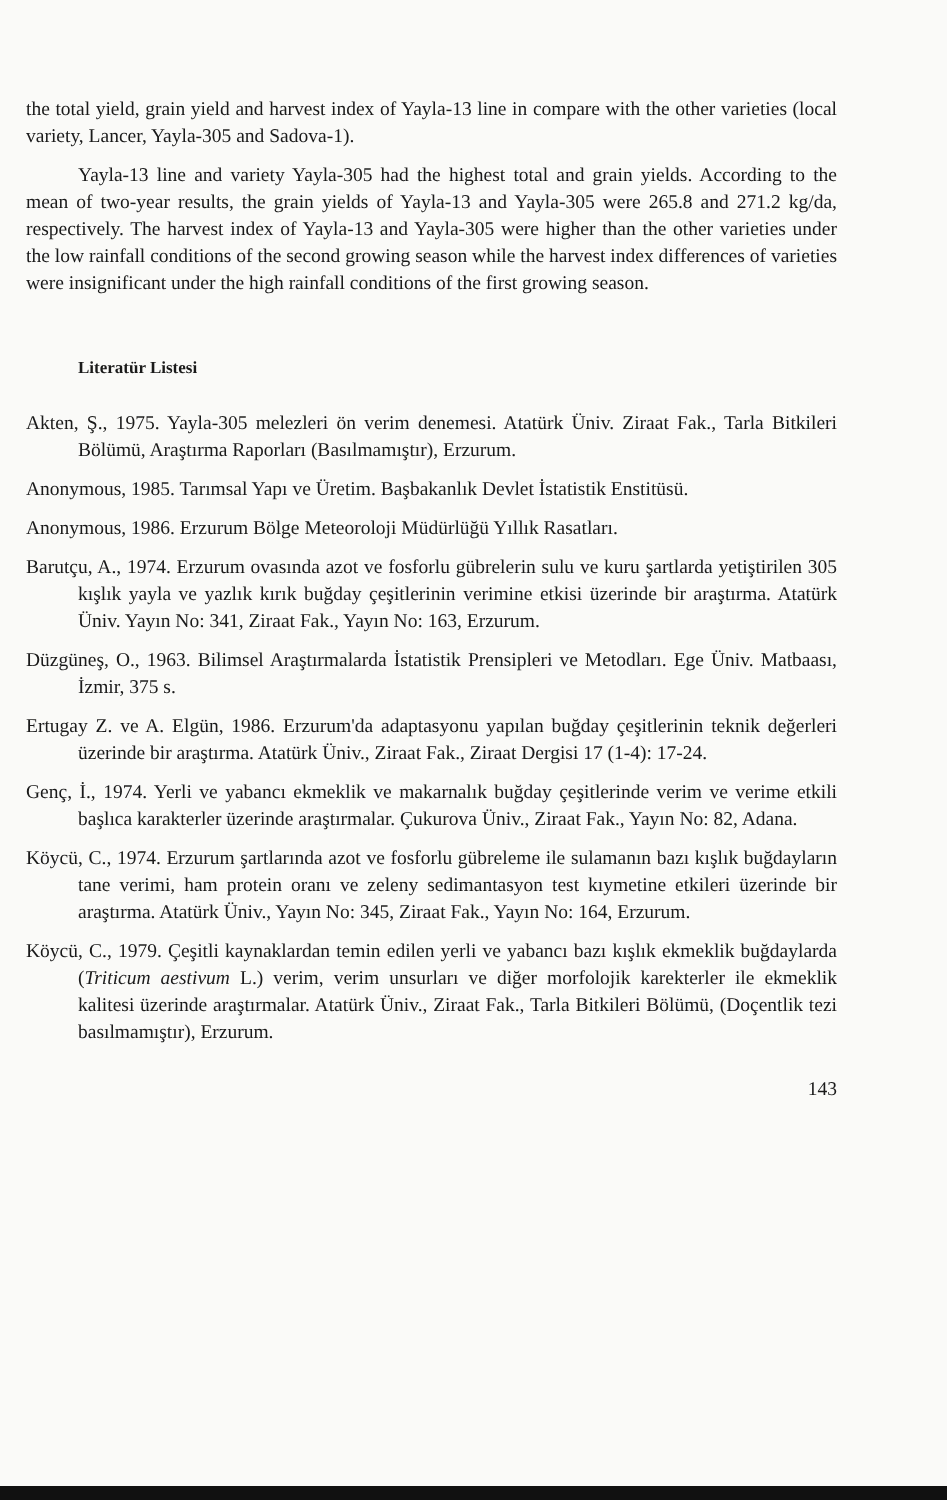the total yield, grain yield and harvest index of Yayla-13 line in compare with the other varieties (local variety, Lancer, Yayla-305 and Sadova-1).
Yayla-13 line and variety Yayla-305 had the highest total and grain yields. According to the mean of two-year results, the grain yields of Yayla-13 and Yayla-305 were 265.8 and 271.2 kg/da, respectively. The harvest index of Yayla-13 and Yayla-305 were higher than the other varieties under the low rainfall conditions of the second growing season while the harvest index differences of varieties were insignificant under the high rainfall conditions of the first growing season.
Literatür Listesi
Akten, Ş., 1975. Yayla-305 melezleri ön verim denemesi. Atatürk Üniv. Ziraat Fak., Tarla Bitkileri Bölümü, Araştırma Raporları (Basılmamıştır), Erzurum.
Anonymous, 1985. Tarımsal Yapı ve Üretim. Başbakanlık Devlet İstatistik Enstitüsü.
Anonymous, 1986. Erzurum Bölge Meteoroloji Müdürlüğü Yıllık Rasatları.
Barutçu, A., 1974. Erzurum ovasında azot ve fosforlu gübrelerin sulu ve kuru şartlarda yetiştirilen 305 kışlık yayla ve yazlık kırık buğday çeşitlerinin verimine etkisi üzerinde bir araştırma. Atatürk Üniv. Yayın No: 341, Ziraat Fak., Yayın No: 163, Erzurum.
Düzgüneş, O., 1963. Bilimsel Araştırmalarda İstatistik Prensipleri ve Metodları. Ege Üniv. Matbaası, İzmir, 375 s.
Ertugay Z. ve A. Elgün, 1986. Erzurum'da adaptasyonu yapılan buğday çeşitlerinin teknik değerleri üzerinde bir araştırma. Atatürk Üniv., Ziraat Fak., Ziraat Dergisi 17 (1-4): 17-24.
Genç, İ., 1974. Yerli ve yabancı ekmeklik ve makarnalık buğday çeşitlerinde verim ve verime etkili başlıca karakterler üzerinde araştırmalar. Çukurova Üniv., Ziraat Fak., Yayın No: 82, Adana.
Köycü, C., 1974. Erzurum şartlarında azot ve fosforlu gübreleme ile sulamanın bazı kışlık buğdayların tane verimi, ham protein oranı ve zeleny sedimantasyon test kıymetine etkileri üzerinde bir araştırma. Atatürk Üniv., Yayın No: 345, Ziraat Fak., Yayın No: 164, Erzurum.
Köycü, C., 1979. Çeşitli kaynaklardan temin edilen yerli ve yabancı bazı kışlık ekmeklik buğdaylarda (Triticum aestivum L.) verim, verim unsurları ve diğer morfolojik karekterler ile ekmeklik kalitesi üzerinde araştırmalar. Atatürk Üniv., Ziraat Fak., Tarla Bitkileri Bölümü, (Doçentlik tezi basılmamıştır), Erzurum.
143